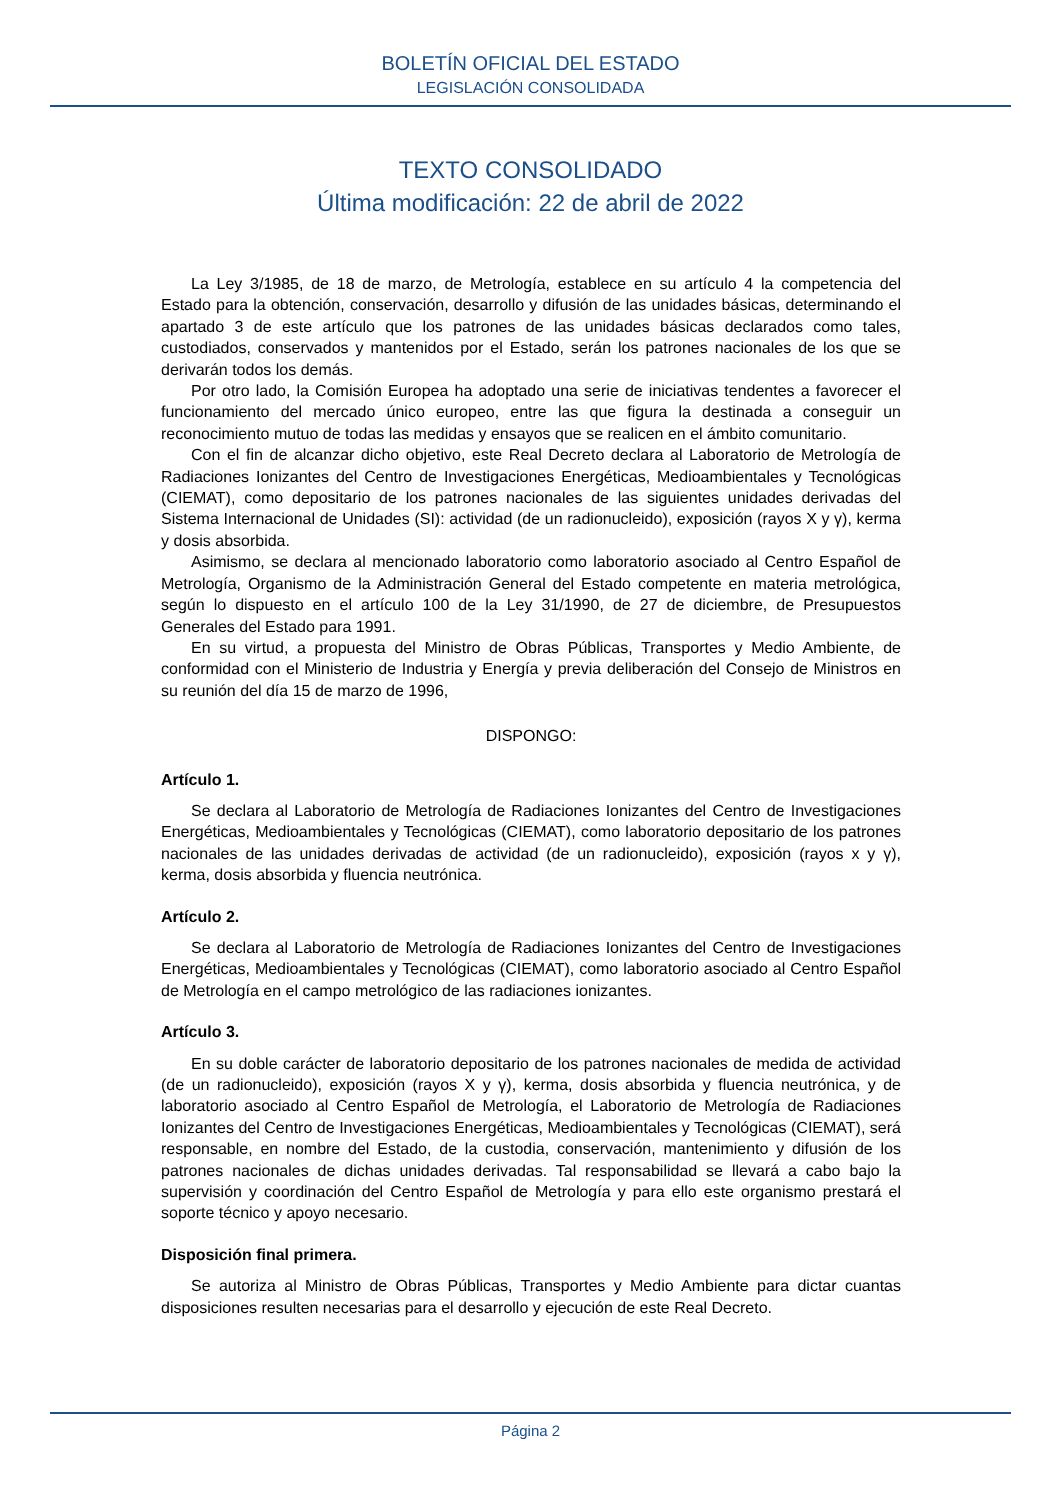BOLETÍN OFICIAL DEL ESTADO
LEGISLACIÓN CONSOLIDADA
TEXTO CONSOLIDADO
Última modificación: 22 de abril de 2022
La Ley 3/1985, de 18 de marzo, de Metrología, establece en su artículo 4 la competencia del Estado para la obtención, conservación, desarrollo y difusión de las unidades básicas, determinando el apartado 3 de este artículo que los patrones de las unidades básicas declarados como tales, custodiados, conservados y mantenidos por el Estado, serán los patrones nacionales de los que se derivarán todos los demás.
Por otro lado, la Comisión Europea ha adoptado una serie de iniciativas tendentes a favorecer el funcionamiento del mercado único europeo, entre las que figura la destinada a conseguir un reconocimiento mutuo de todas las medidas y ensayos que se realicen en el ámbito comunitario.
Con el fin de alcanzar dicho objetivo, este Real Decreto declara al Laboratorio de Metrología de Radiaciones Ionizantes del Centro de Investigaciones Energéticas, Medioambientales y Tecnológicas (CIEMAT), como depositario de los patrones nacionales de las siguientes unidades derivadas del Sistema Internacional de Unidades (SI): actividad (de un radionucleido), exposición (rayos X y γ), kerma y dosis absorbida.
Asimismo, se declara al mencionado laboratorio como laboratorio asociado al Centro Español de Metrología, Organismo de la Administración General del Estado competente en materia metrológica, según lo dispuesto en el artículo 100 de la Ley 31/1990, de 27 de diciembre, de Presupuestos Generales del Estado para 1991.
En su virtud, a propuesta del Ministro de Obras Públicas, Transportes y Medio Ambiente, de conformidad con el Ministerio de Industria y Energía y previa deliberación del Consejo de Ministros en su reunión del día 15 de marzo de 1996,
DISPONGO:
Artículo 1.
Se declara al Laboratorio de Metrología de Radiaciones Ionizantes del Centro de Investigaciones Energéticas, Medioambientales y Tecnológicas (CIEMAT), como laboratorio depositario de los patrones nacionales de las unidades derivadas de actividad (de un radionucleido), exposición (rayos x y γ), kerma, dosis absorbida y fluencia neutrónica.
Artículo 2.
Se declara al Laboratorio de Metrología de Radiaciones Ionizantes del Centro de Investigaciones Energéticas, Medioambientales y Tecnológicas (CIEMAT), como laboratorio asociado al Centro Español de Metrología en el campo metrológico de las radiaciones ionizantes.
Artículo 3.
En su doble carácter de laboratorio depositario de los patrones nacionales de medida de actividad (de un radionucleido), exposición (rayos X y γ), kerma, dosis absorbida y fluencia neutrónica, y de laboratorio asociado al Centro Español de Metrología, el Laboratorio de Metrología de Radiaciones Ionizantes del Centro de Investigaciones Energéticas, Medioambientales y Tecnológicas (CIEMAT), será responsable, en nombre del Estado, de la custodia, conservación, mantenimiento y difusión de los patrones nacionales de dichas unidades derivadas. Tal responsabilidad se llevará a cabo bajo la supervisión y coordinación del Centro Español de Metrología y para ello este organismo prestará el soporte técnico y apoyo necesario.
Disposición final primera.
Se autoriza al Ministro de Obras Públicas, Transportes y Medio Ambiente para dictar cuantas disposiciones resulten necesarias para el desarrollo y ejecución de este Real Decreto.
Página 2